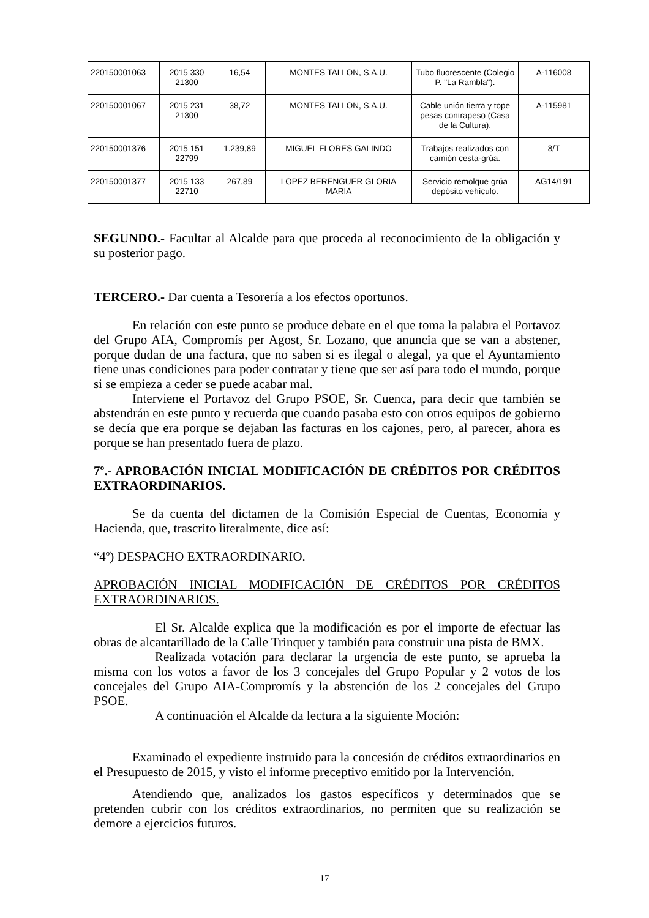| 220150001063 | 2015 330 21300 | 16,54 | MONTES TALLON, S.A.U. | Tubo fluorescente (Colegio P. "La Rambla"). | A-116008 |
| 220150001067 | 2015 231 21300 | 38,72 | MONTES TALLON, S.A.U. | Cable unión tierra y tope pesas contrapeso (Casa de la Cultura). | A-115981 |
| 220150001376 | 2015 151 22799 | 1.239,89 | MIGUEL FLORES GALINDO | Trabajos realizados con camión cesta-grúa. | 8/T |
| 220150001377 | 2015 133 22710 | 267,89 | LOPEZ BERENGUER GLORIA MARIA | Servicio remolque grúa depósito vehículo. | AG14/191 |
SEGUNDO.- Facultar al Alcalde para que proceda al reconocimiento de la obligación y su posterior pago.
TERCERO.- Dar cuenta a Tesorería a los efectos oportunos.
En relación con este punto se produce debate en el que toma la palabra el Portavoz del Grupo AIA, Compromís per Agost, Sr. Lozano, que anuncia que se van a abstener, porque dudan de una factura, que no saben si es ilegal o alegal, ya que el Ayuntamiento tiene unas condiciones para poder contratar y tiene que ser así para todo el mundo, porque si se empieza a ceder se puede acabar mal.
Interviene el Portavoz del Grupo PSOE, Sr. Cuenca, para decir que también se abstendrán en este punto y recuerda que cuando pasaba esto con otros equipos de gobierno se decía que era porque se dejaban las facturas en los cajones, pero, al parecer, ahora es porque se han presentado fuera de plazo.
7º.- APROBACIÓN INICIAL MODIFICACIÓN DE CRÉDITOS POR CRÉDITOS EXTRAORDINARIOS.
Se da cuenta del dictamen de la Comisión Especial de Cuentas, Economía y Hacienda, que, trascrito literalmente, dice así:
“4º) DESPACHO EXTRAORDINARIO.
APROBACIÓN INICIAL MODIFICACIÓN DE CRÉDITOS POR CRÉDITOS EXTRAORDINARIOS.
El Sr. Alcalde explica que la modificación es por el importe de efectuar las obras de alcantarillado de la Calle Trinquet y también para construir una pista de BMX.
Realizada votación para declarar la urgencia de este punto, se aprueba la misma con los votos a favor de los 3 concejales del Grupo Popular y 2 votos de los concejales del Grupo AIA-Compromís y la abstención de los 2 concejales del Grupo PSOE.
A continuación el Alcalde da lectura a la siguiente Moción:
Examinado el expediente instruido para la concesión de créditos extraordinarios en el Presupuesto de 2015, y visto el informe preceptivo emitido por la Intervención.
Atendiendo que, analizados los gastos específicos y determinados que se pretenden cubrir con los créditos extraordinarios, no permiten que su realización se demore a ejercicios futuros.
17